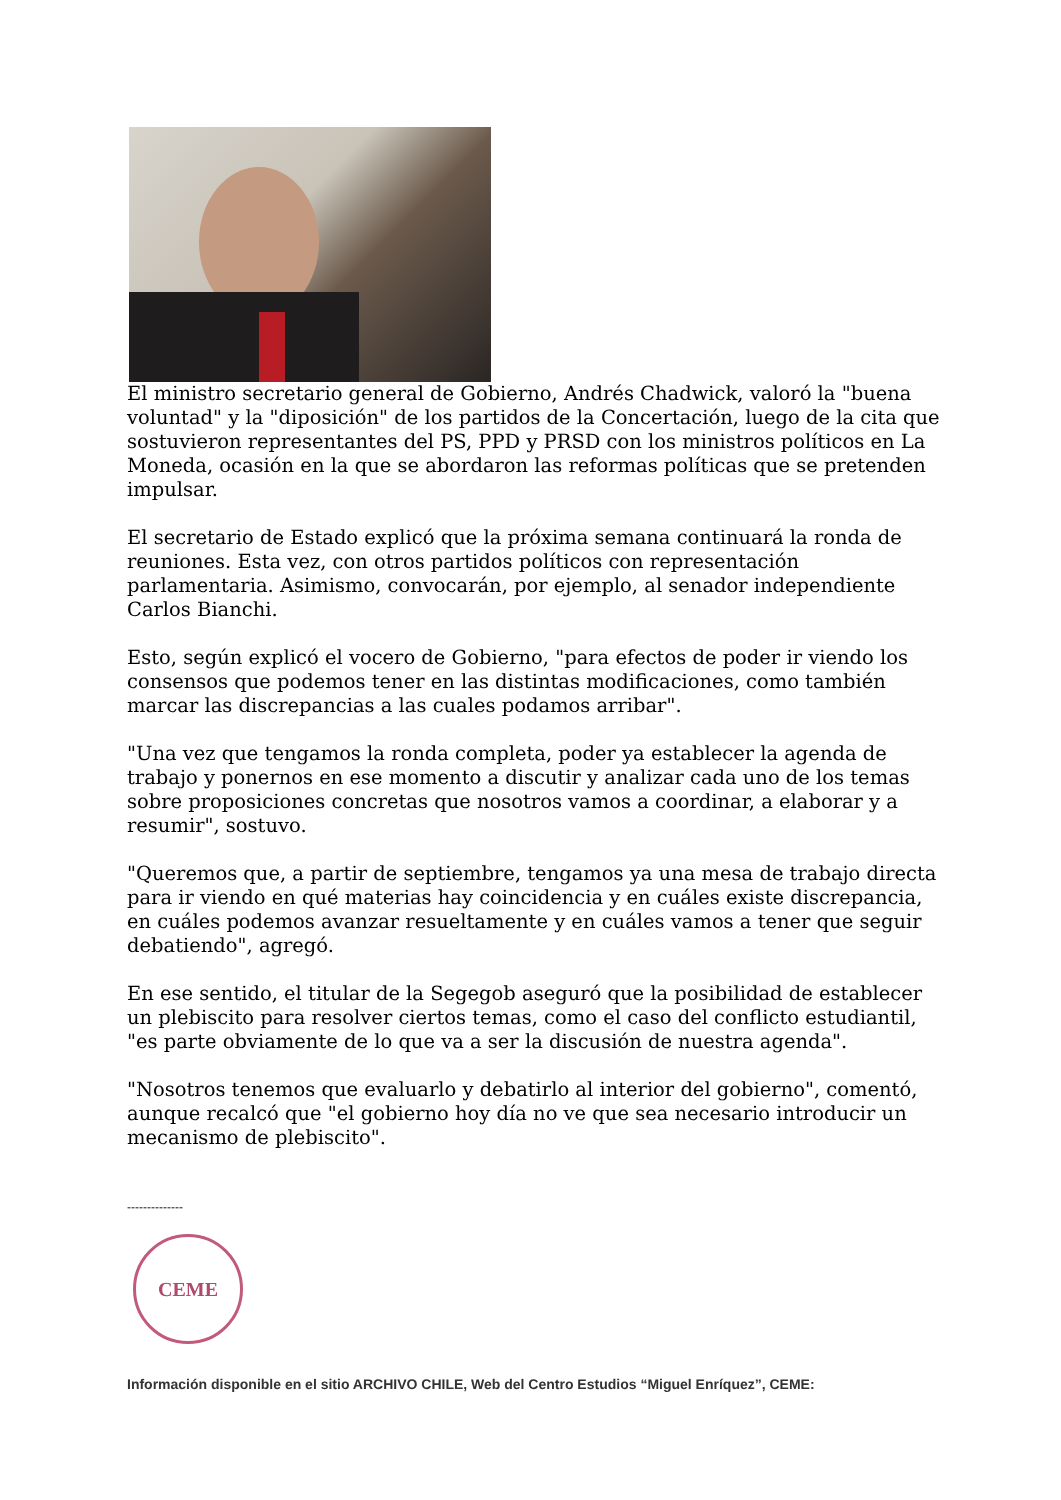El ministro secretario general de Gobierno, Andrés Chadwick, valoró la "buena voluntad" y la "diposición" de los partidos de la Concertación, luego de la cita que sostuvieron representantes del PS, PPD y PRSD con los ministros políticos en La Moneda, ocasión en la que se abordaron las reformas políticas que se pretenden impulsar.
El secretario de Estado explicó que la próxima semana continuará la ronda de reuniones. Esta vez, con otros partidos políticos con representación parlamentaria. Asimismo, convocarán, por ejemplo, al senador independiente Carlos Bianchi.
Esto, según explicó el vocero de Gobierno, "para efectos de poder ir viendo los consensos que podemos tener en las distintas modificaciones, como también marcar las discrepancias a las cuales podamos arribar".
"Una vez que tengamos la ronda completa, poder ya establecer la agenda de trabajo y ponernos en ese momento a discutir y analizar cada uno de los temas sobre proposiciones concretas que nosotros vamos a coordinar, a elaborar y a resumir", sostuvo.
"Queremos que, a partir de septiembre, tengamos ya una mesa de trabajo directa para ir viendo en qué materias hay coincidencia y en cuáles existe discrepancia, en cuáles podemos avanzar resueltamente y en cuáles vamos a tener que seguir debatiendo", agregó.
En ese sentido, el titular de la Segegob aseguró que la posibilidad de establecer un plebiscito para resolver ciertos temas, como el caso del conflicto estudiantil, "es parte obviamente de lo que va a ser la discusión de nuestra agenda".
"Nosotros tenemos que evaluarlo y debatirlo al interior del gobierno", comentó, aunque recalcó que "el gobierno hoy día no ve que sea necesario introducir un mecanismo de plebiscito".
--------------
CEME
Información disponible en el sitio ARCHIVO CHILE, Web del Centro Estudios “Miguel Enríquez”, CEME: